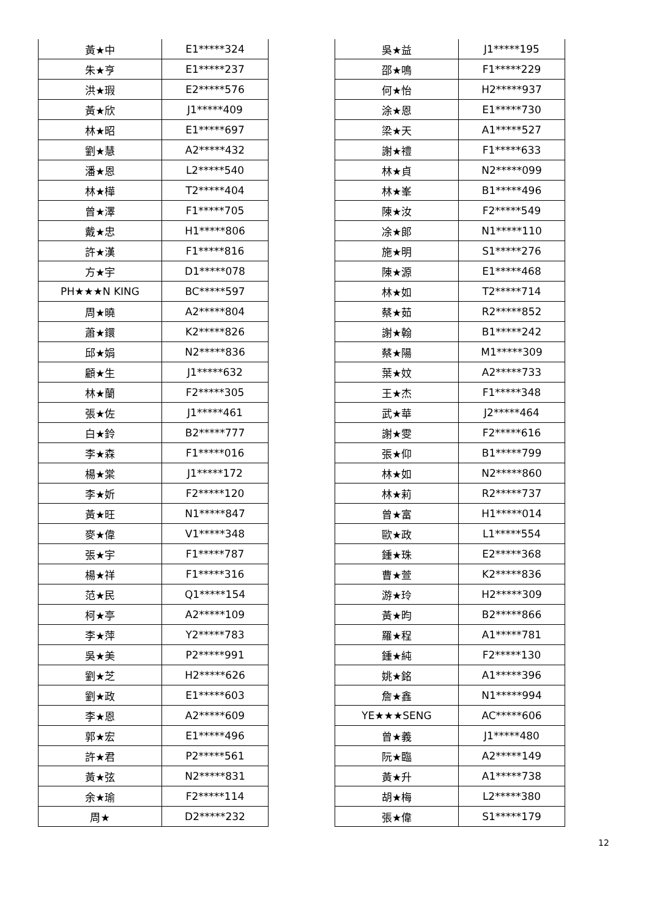| 黃★中 | E1*****324 |
| 朱★亨 | E1*****237 |
| 洪★瑕 | E2*****576 |
| 黃★欣 | J1*****409 |
| 林★昭 | E1*****697 |
| 劉★慧 | A2*****432 |
| 潘★恩 | L2*****540 |
| 林★樺 | T2*****404 |
| 曾★澤 | F1*****705 |
| 戴★忠 | H1*****806 |
| 許★漢 | F1*****816 |
| 方★宇 | D1*****078 |
| PH★★★N KING | BC*****597 |
| 周★曉 | A2*****804 |
| 蕭★鐶 | K2*****826 |
| 邱★娟 | N2*****836 |
| 顧★生 | J1*****632 |
| 林★蘭 | F2*****305 |
| 張★佐 | J1*****461 |
| 白★鈴 | B2*****777 |
| 李★森 | F1*****016 |
| 楊★棠 | J1*****172 |
| 李★妡 | F2*****120 |
| 黃★旺 | N1*****847 |
| 麥★偉 | V1*****348 |
| 張★宇 | F1*****787 |
| 楊★祥 | F1*****316 |
| 范★民 | Q1*****154 |
| 柯★亭 | A2*****109 |
| 李★萍 | Y2*****783 |
| 吳★美 | P2*****991 |
| 劉★芝 | H2*****626 |
| 劉★政 | E1*****603 |
| 李★恩 | A2*****609 |
| 郭★宏 | E1*****496 |
| 許★君 | P2*****561 |
| 黃★弦 | N2*****831 |
| 余★瑜 | F2*****114 |
| 周★ | D2*****232 |
| 吳★益 | J1*****195 |
| 邵★鳴 | F1*****229 |
| 何★怡 | H2*****937 |
| 涂★恩 | E1*****730 |
| 梁★天 | A1*****527 |
| 謝★禮 | F1*****633 |
| 林★貞 | N2*****099 |
| 林★峯 | B1*****496 |
| 陳★汝 | F2*****549 |
| 凃★郎 | N1*****110 |
| 施★明 | S1*****276 |
| 陳★源 | E1*****468 |
| 林★如 | T2*****714 |
| 蔡★茹 | R2*****852 |
| 謝★翰 | B1*****242 |
| 蔡★陽 | M1*****309 |
| 葉★妏 | A2*****733 |
| 王★杰 | F1*****348 |
| 武★華 | J2*****464 |
| 謝★雯 | F2*****616 |
| 張★仰 | B1*****799 |
| 林★如 | N2*****860 |
| 林★莉 | R2*****737 |
| 曾★富 | H1*****014 |
| 歐★政 | L1*****554 |
| 鍾★珠 | E2*****368 |
| 曹★萱 | K2*****836 |
| 游★玲 | H2*****309 |
| 黃★昀 | B2*****866 |
| 羅★程 | A1*****781 |
| 鍾★純 | F2*****130 |
| 姚★銘 | A1*****396 |
| 詹★鑫 | N1*****994 |
| YE★★★SENG | AC*****606 |
| 曾★義 | J1*****480 |
| 阮★臨 | A2*****149 |
| 黃★升 | A1*****738 |
| 胡★梅 | L2*****380 |
| 張★偉 | S1*****179 |
12